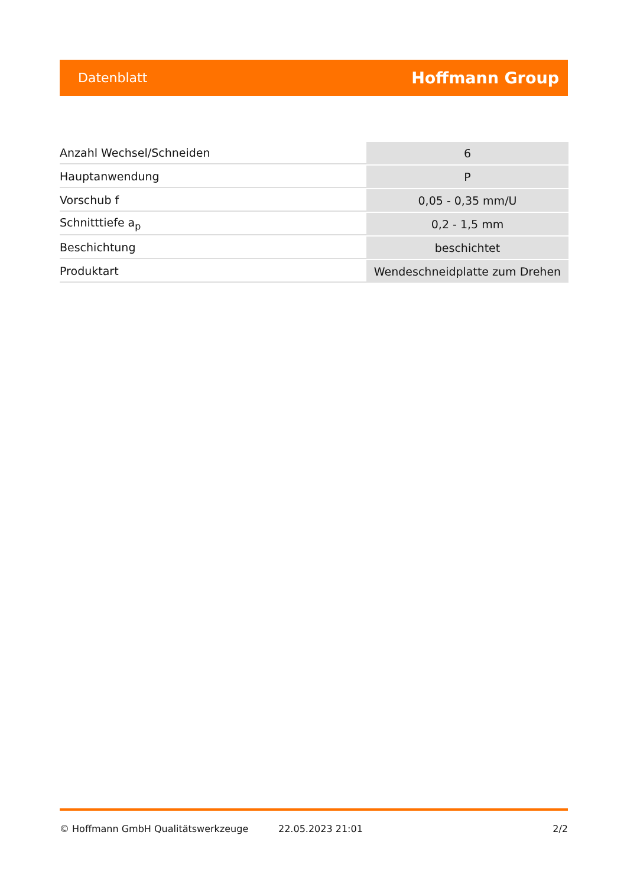Datenblatt Hoffmann Group
| Anzahl Wechsel/Schneiden | 6 |
| Hauptanwendung | P |
| Vorschub f | 0,05 - 0,35 mm/U |
| Schnitttiefe a<sub>p</sub> | 0,2 - 1,5 mm |
| Beschichtung | beschichtet |
| Produktart | Wendeschneidplatte zum Drehen |
© Hoffmann GmbH Qualitätswerkzeuge 22.05.2023 21:01 2/2